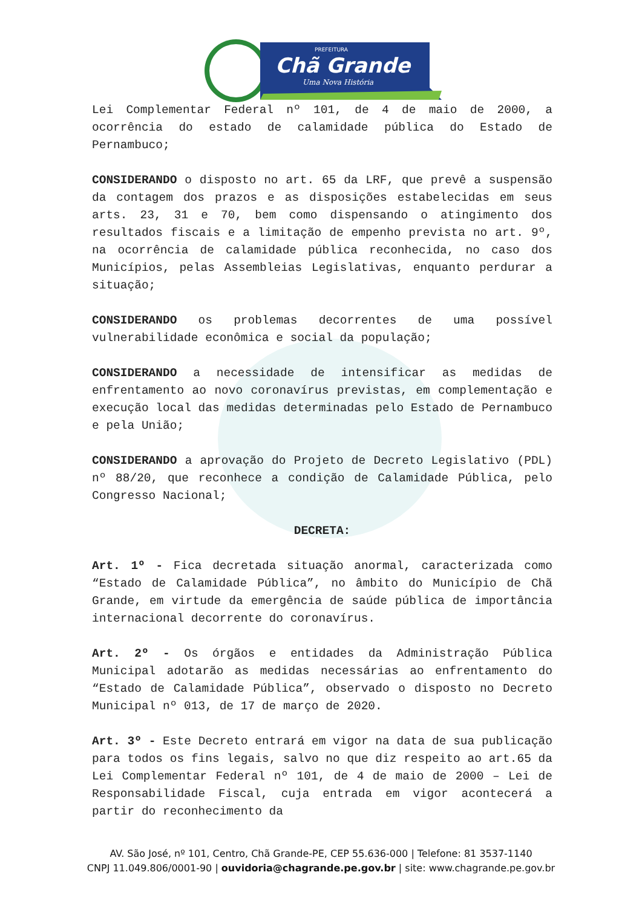Chã Grande
PREFEITURA
Uma Nova História
Lei Complementar Federal nº 101, de 4 de maio de 2000, a ocorrência do estado de calamidade pública do Estado de Pernambuco;
CONSIDERANDO o disposto no art. 65 da LRF, que prevê a suspensão da contagem dos prazos e as disposições estabelecidas em seus arts. 23, 31 e 70, bem como dispensando o atingimento dos resultados fiscais e a limitação de empenho prevista no art. 9º, na ocorrência de calamidade pública reconhecida, no caso dos Municípios, pelas Assembleias Legislativas, enquanto perdurar a situação;
CONSIDERANDO os problemas decorrentes de uma possível vulnerabilidade econômica e social da população;
CONSIDERANDO a necessidade de intensificar as medidas de enfrentamento ao novo coronavírus previstas, em complementação e execução local das medidas determinadas pelo Estado de Pernambuco e pela União;
CONSIDERANDO a aprovação do Projeto de Decreto Legislativo (PDL) nº 88/20, que reconhece a condição de Calamidade Pública, pelo Congresso Nacional;
DECRETA:
Art. 1º - Fica decretada situação anormal, caracterizada como “Estado de Calamidade Pública”, no âmbito do Município de Chã Grande, em virtude da emergência de saúde pública de importância internacional decorrente do coronavírus.
Art. 2º - Os órgãos e entidades da Administração Pública Municipal adotarão as medidas necessárias ao enfrentamento do “Estado de Calamidade Pública”, observado o disposto no Decreto Municipal nº 013, de 17 de março de 2020.
Art. 3º - Este Decreto entrará em vigor na data de sua publicação para todos os fins legais, salvo no que diz respeito ao art.65 da Lei Complementar Federal nº 101, de 4 de maio de 2000 – Lei de Responsabilidade Fiscal, cuja entrada em vigor acontecerá a partir do reconhecimento da
AV. São José, nº 101, Centro, Chã Grande-PE, CEP 55.636-000 | Telefone: 81 3537-1140
CNPJ 11.049.806/0001-90 | ouvidoria@chagrande.pe.gov.br | site: www.chagrande.pe.gov.br